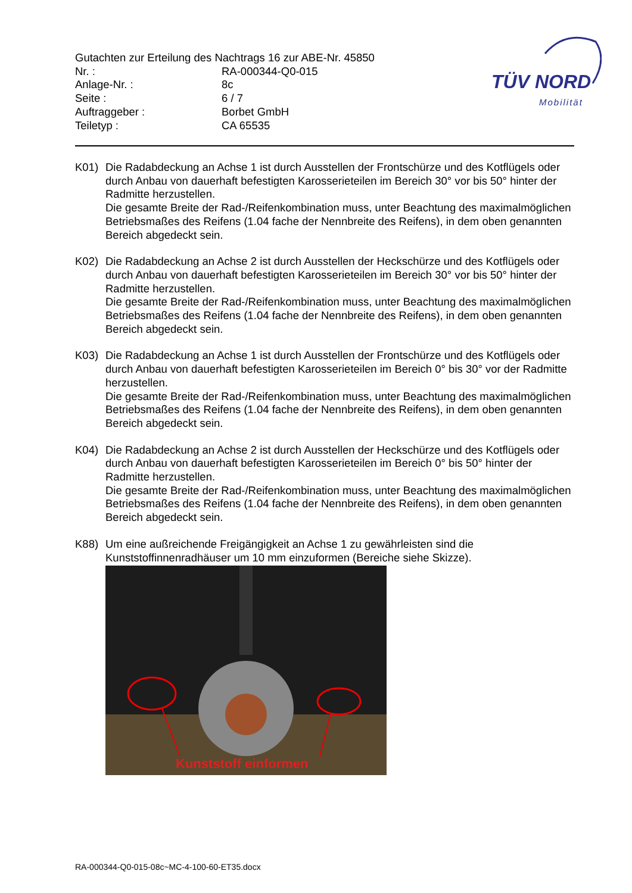Gutachten zur Erteilung des Nachtrags 16 zur ABE-Nr. 45850
| Nr. : | RA-000344-Q0-015 |
| Anlage-Nr. : | 8c |
| Seite : | 6 / 7 |
| Auftraggeber : | Borbet GmbH |
| Teiletyp : | CA 65535 |
TÜV NORD
Mobilität
K01) Die Radabdeckung an Achse 1 ist durch Ausstellen der Frontschürze und des Kotflügels oder durch Anbau von dauerhaft befestigten Karosserieteilen im Bereich 30° vor bis 50° hinter der Radmitte herzustellen.
Die gesamte Breite der Rad-/Reifenkombination muss, unter Beachtung des maximalmöglichen Betriebsmaßes des Reifens (1.04 fache der Nennbreite des Reifens), in dem oben genannten Bereich abgedeckt sein.
K02) Die Radabdeckung an Achse 2 ist durch Ausstellen der Heckschürze und des Kotflügels oder durch Anbau von dauerhaft befestigten Karosserieteilen im Bereich 30° vor bis 50° hinter der Radmitte herzustellen.
Die gesamte Breite der Rad-/Reifenkombination muss, unter Beachtung des maximalmöglichen Betriebsmaßes des Reifens (1.04 fache der Nennbreite des Reifens), in dem oben genannten Bereich abgedeckt sein.
K03) Die Radabdeckung an Achse 1 ist durch Ausstellen der Frontschürze und des Kotflügels oder durch Anbau von dauerhaft befestigten Karosserieteilen im Bereich 0° bis 30° vor der Radmitte herzustellen.
Die gesamte Breite der Rad-/Reifenkombination muss, unter Beachtung des maximalmöglichen Betriebsmaßes des Reifens (1.04 fache der Nennbreite des Reifens), in dem oben genannten Bereich abgedeckt sein.
K04) Die Radabdeckung an Achse 2 ist durch Ausstellen der Heckschürze und des Kotflügels oder durch Anbau von dauerhaft befestigten Karosserieteilen im Bereich 0° bis 50° hinter der Radmitte herzustellen.
Die gesamte Breite der Rad-/Reifenkombination muss, unter Beachtung des maximalmöglichen Betriebsmaßes des Reifens (1.04 fache der Nennbreite des Reifens), in dem oben genannten Bereich abgedeckt sein.
K88) Um eine außreichende Freigängigkeit an Achse 1 zu gewährleisten sind die Kunststoffinnenradhäuser um 10 mm einzuformen (Bereiche siehe Skizze).
Kunststoff einformen
RA-000344-Q0-015-08c~MC-4-100-60-ET35.docx